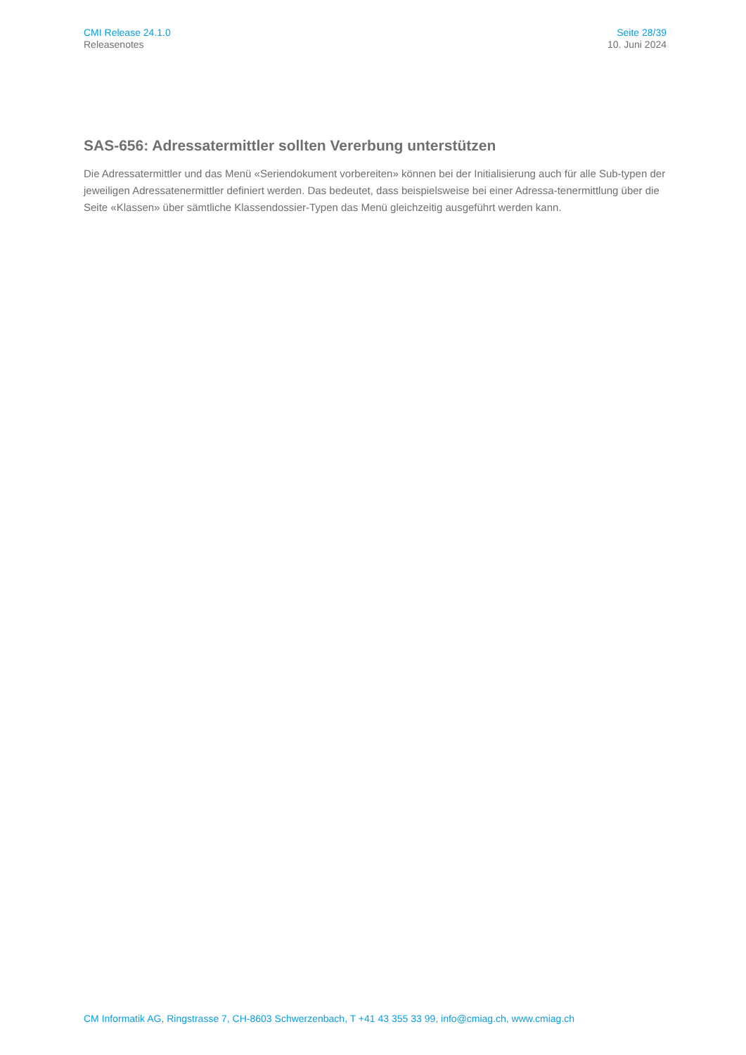CMI Release 24.1.0
Releasenotes
Seite 28/39
10. Juni 2024
SAS-656: Adressatermittler sollten Vererbung unterstützen
Die Adressatermittler und das Menü «Seriendokument vorbereiten» können bei der Initialisierung auch für alle Sub-typen der jeweiligen Adressatenermittler definiert werden. Das bedeutet, dass beispielsweise bei einer Adressa-tenermittlung über die Seite «Klassen» über sämtliche Klassendossier-Typen das Menü gleichzeitig ausgeführt werden kann.
CM Informatik AG, Ringstrasse 7, CH-8603 Schwerzenbach, T +41 43 355 33 99, info@cmiag.ch, www.cmiag.ch